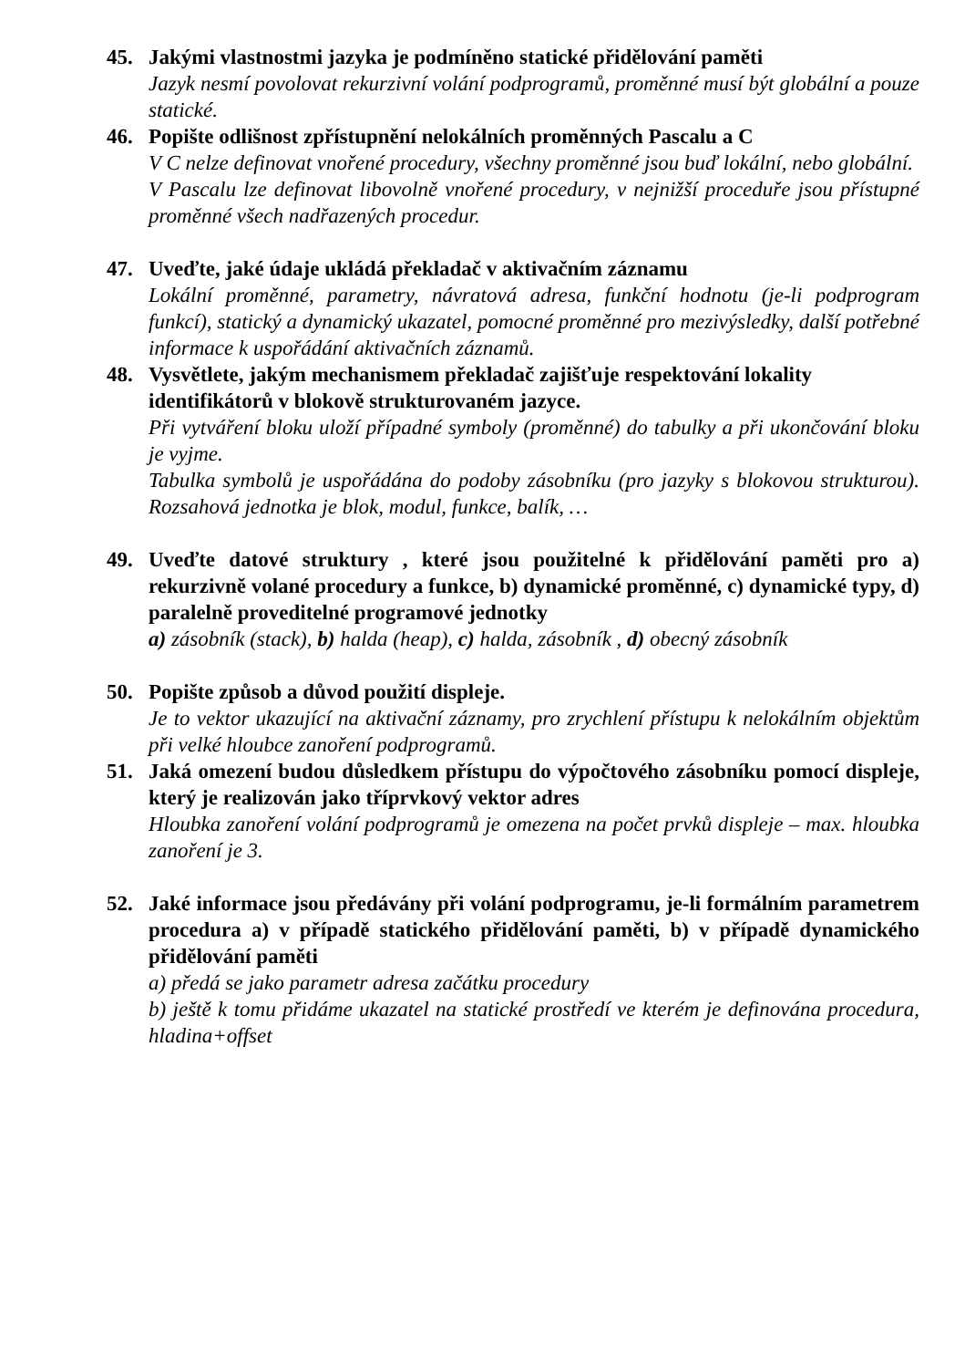45. Jakými vlastnostmi jazyka je podmíněno statické přidělování paměti
Jazyk nesmí povolovat rekurzivní volání podprogramů, proměnné musí být globální a pouze statické.
46. Popište odlišnost zpřístupnění nelokálních proměnných Pascalu a C
V C nelze definovat vnořené procedury, všechny proměnné jsou buď lokální, nebo globální.
V Pascalu lze definovat libovolně vnořené procedury, v nejnižší proceduře jsou přístupné proměnné všech nadřazených procedur.
47. Uveďte, jaké údaje ukládá překladač v aktivačním záznamu
Lokální proměnné, parametry, návratová adresa, funkční hodnotu (je-li podprogram funkcí), statický a dynamický ukazatel, pomocné proměnné pro mezivýsledky, další potřebné informace k uspořádání aktivačních záznamů.
48. Vysvětlete, jakým mechanismem překladač zajišťuje respektování lokality identifikátorů v blokově strukturovaném jazyce.
Při vytváření bloku uloží případné symboly (proměnné) do tabulky a při ukončování bloku je vyjme.
Tabulka symbolů je uspořádána do podoby zásobníku (pro jazyky s blokovou strukturou). Rozsahová jednotka je blok, modul, funkce, balík, …
49. Uveďte datové struktury , které jsou použitelné k přidělování paměti pro a) rekurzivně volané procedury a funkce, b) dynamické proměnné, c) dynamické typy, d) paralelně proveditelné programové jednotky
a) zásobník (stack), b) halda (heap), c) halda, zásobník , d) obecný zásobník
50. Popište způsob a důvod použití displeje.
Je to vektor ukazující na aktivační záznamy, pro zrychlení přístupu k nelokálním objektům při velké hloubce zanoření podprogramů.
51. Jaká omezení budou důsledkem přístupu do výpočtového zásobníku pomocí displeje, který je realizován jako tříprvkový vektor adres
Hloubka zanoření volání podprogramů je omezena na počet prvků displeje – max. hloubka zanoření je 3.
52. Jaké informace jsou předávány při volání podprogramu, je-li formálním parametrem procedura a) v případě statického přidělování paměti, b) v případě dynamického přidělování paměti
a) předá se jako parametr adresa začátku procedury
b) ještě k tomu přidáme ukazatel na statické prostředí ve kterém je definována procedura, hladina+offset